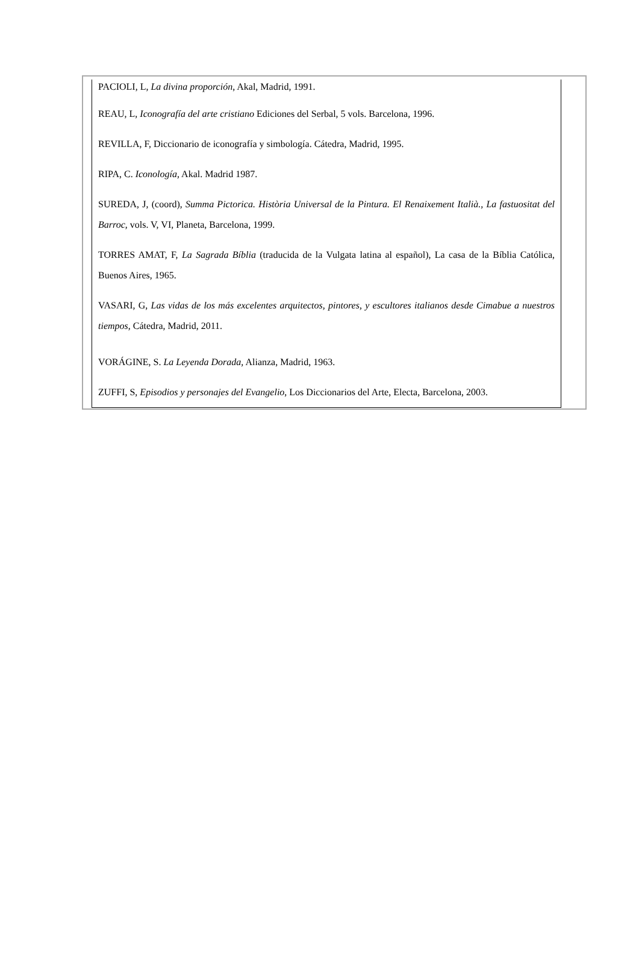PACIOLI, L, La divina proporción, Akal, Madrid, 1991.
REAU, L, Iconografía del arte cristiano Ediciones del Serbal, 5 vols. Barcelona, 1996.
REVILLA, F, Diccionario de iconografía y simbología. Cátedra, Madrid, 1995.
RIPA, C. Iconología, Akal. Madrid 1987.
SUREDA, J, (coord), Summa Pictorica. Història Universal de la Pintura. El Renaixement Italià., La fastuositat del Barroc, vols. V, VI, Planeta, Barcelona, 1999.
TORRES AMAT, F, La Sagrada Bíblia (traducida de la Vulgata latina al español), La casa de la Bíblia Católica, Buenos Aires, 1965.
VASARI, G, Las vidas de los más excelentes arquitectos, pintores, y escultores italianos desde Cimabue a nuestros tiempos, Cátedra, Madrid, 2011.
VORÁGINE, S. La Leyenda Dorada, Alianza, Madrid, 1963.
ZUFFI, S, Episodios y personajes del Evangelio, Los Diccionarios del Arte, Electa, Barcelona, 2003.